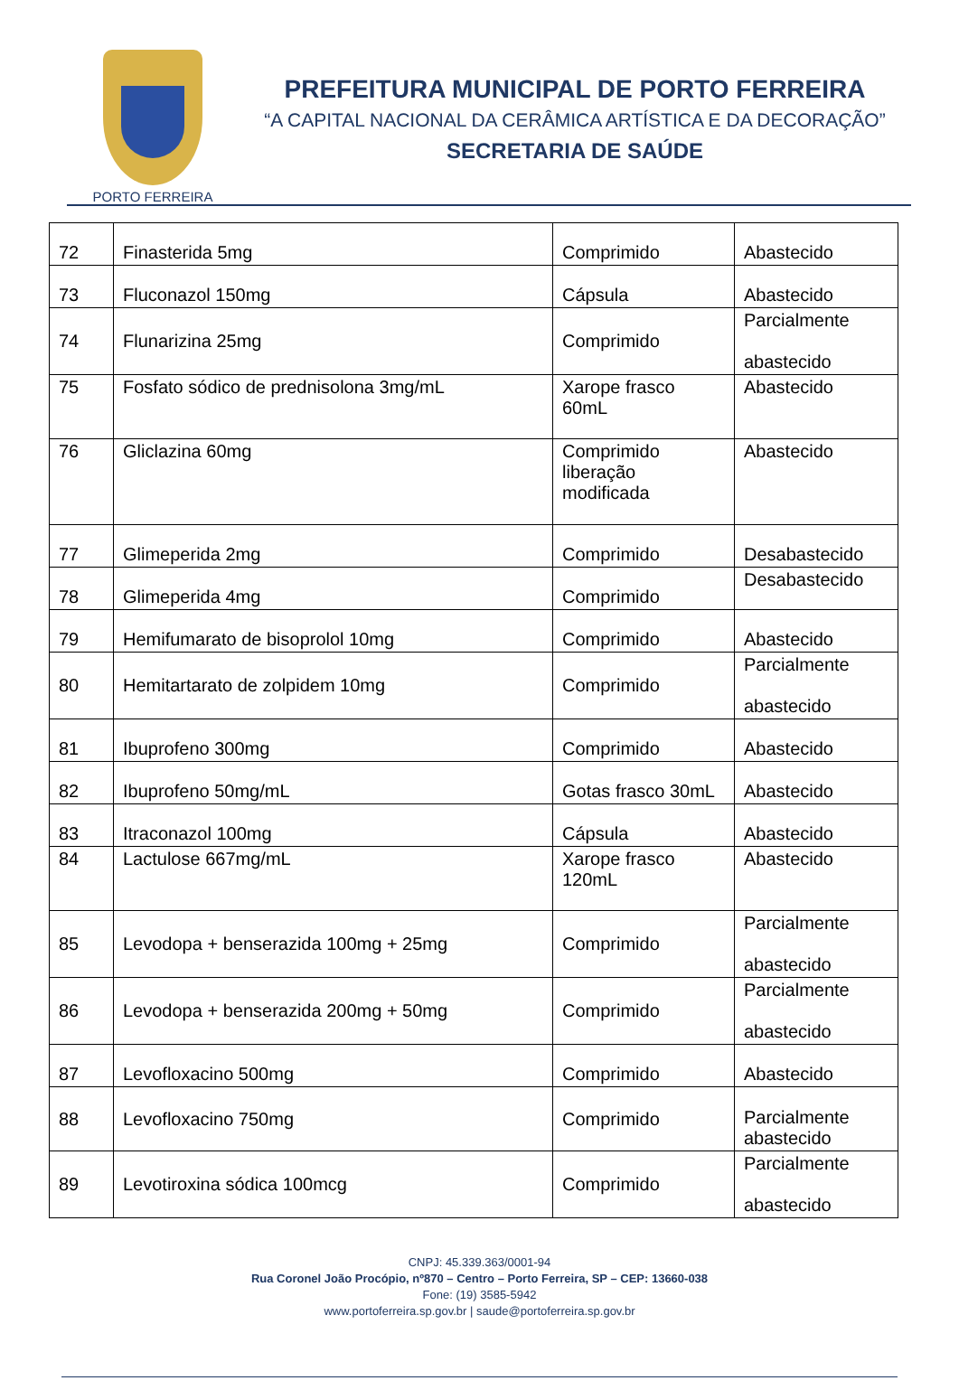PORTO FERREIRA
PREFEITURA MUNICIPAL DE PORTO FERREIRA
“A CAPITAL NACIONAL DA CERÂMICA ARTÍSTICA E DA DECORAÇÃO”
SECRETARIA DE SAÚDE
| 72 | Finasterida 5mg | Comprimido | Abastecido |
| 73 | Fluconazol 150mg | Cápsula | Abastecido |
| 74 | Flunarizina 25mg | Comprimido | Parcialmente abastecido |
| 75 | Fosfato sódico de prednisolona 3mg/mL | Xarope frasco 60mL | Abastecido |
| 76 | Gliclazina 60mg | Comprimido liberação modificada | Abastecido |
| 77 | Glimeperida 2mg | Comprimido | Desabastecido |
| 78 | Glimeperida 4mg | Comprimido | Desabastecido |
| 79 | Hemifumarato de bisoprolol 10mg | Comprimido | Abastecido |
| 80 | Hemitartarato de zolpidem 10mg | Comprimido | Parcialmente abastecido |
| 81 | Ibuprofeno 300mg | Comprimido | Abastecido |
| 82 | Ibuprofeno 50mg/mL | Gotas frasco 30mL | Abastecido |
| 83 | Itraconazol 100mg | Cápsula | Abastecido |
| 84 | Lactulose 667mg/mL | Xarope frasco 120mL | Abastecido |
| 85 | Levodopa + benserazida 100mg + 25mg | Comprimido | Parcialmente abastecido |
| 86 | Levodopa + benserazida 200mg + 50mg | Comprimido | Parcialmente abastecido |
| 87 | Levofloxacino 500mg | Comprimido | Abastecido |
| 88 | Levofloxacino 750mg | Comprimido | Parcialmente abastecido |
| 89 | Levotiroxina sódica 100mcg | Comprimido | Parcialmente abastecido |
CNPJ: 45.339.363/0001-94
Rua Coronel João Procópio, nº870 – Centro – Porto Ferreira, SP – CEP: 13660-038
Fone: (19) 3585-5942
www.portoferreira.sp.gov.br | saude@portoferreira.sp.gov.br